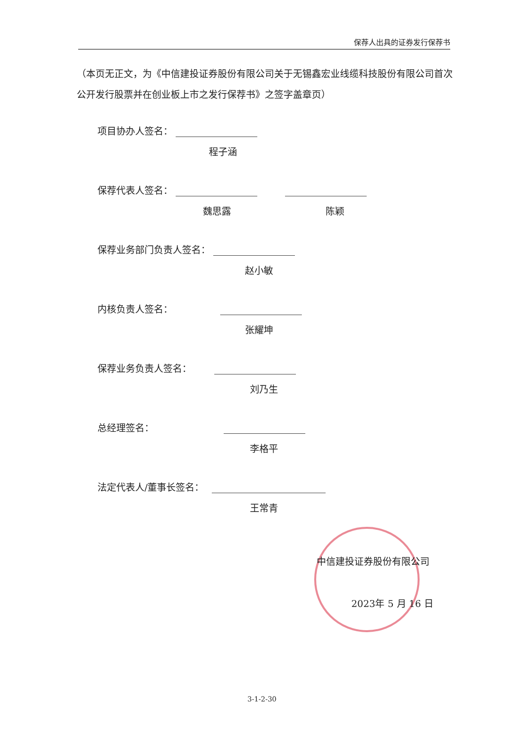保荐人出具的证券发行保荐书
（本页无正文，为《中信建投证券股份有限公司关于无锡鑫宏业线缆科技股份有限公司首次公开发行股票并在创业板上市之发行保荐书》之签字盖章页）
项目协办人签名：
程子涵
保荐代表人签名：
魏思露 陈颖
保荐业务部门负责人签名：
赵小敏
内核负责人签名：
张耀坤
保荐业务负责人签名：
刘乃生
总经理签名：
李格平
法定代表人/董事长签名：
王常青
中信建投证券股份有限公司
2023年 5 月 16 日
3-1-2-30